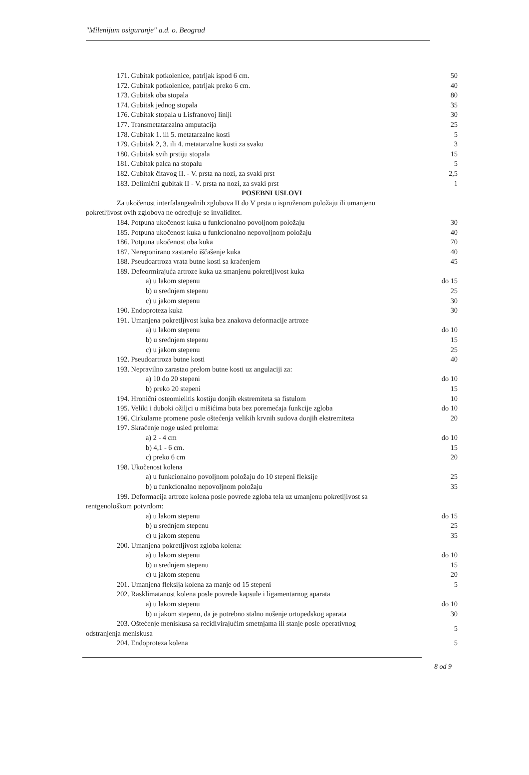"Milenijum osiguranje" a.d. o. Beograd
| 171. Gubitak potkolenice, patrljak ispod 6 cm. | 50 |
| 172. Gubitak potkolenice, patrljak preko 6 cm. | 40 |
| 173. Gubitak oba stopala | 80 |
| 174. Gubitak jednog stopala | 35 |
| 176. Gubitak stopala u Lisfranovoj liniji | 30 |
| 177. Transmetatarzalna amputacija | 25 |
| 178. Gubitak 1. ili 5. metatarzalne kosti | 5 |
| 179. Gubitak 2, 3. ili 4. metatarzalne kosti za svaku | 3 |
| 180. Gubitak svih prstiju stopala | 15 |
| 181. Gubitak palca na stopalu | 5 |
| 182. Gubitak čitavog II. - V. prsta na nozi, za svaki prst | 2,5 |
| 183. Delimični gubitak II - V. prsta na nozi, za svaki prst | 1 |
| POSEBNI USLOVI | |
| Za ukočenost interfalangealnih zglobova II do V prsta u ispruženom položaju ili umanjenu pokretljivost ovih zglobova ne odredjuje se invaliditet. | |
| 184. Potpuna ukočenost kuka u funkcionalno povoljnom položaju | 30 |
| 185. Potpuna ukočenost kuka u funkcionalno nepovoljnom položaju | 40 |
| 186. Potpuna ukočenost oba kuka | 70 |
| 187. Nereponirano zastarelo iščašenje kuka | 40 |
| 188. Pseudoartroza vrata butne kosti sa kraćenjem | 45 |
| 189. Defeormirajuća artroze kuka uz smanjenu pokretljivost kuka | |
| a) u lakom stepenu | do 15 |
| b) u srednjem stepenu | 25 |
| c) u jakom stepenu | 30 |
| 190. Endoproteza kuka | 30 |
| 191. Umanjena pokretljivost kuka bez znakova deformacije artroze | |
| a) u lakom stepenu | do 10 |
| b) u srednjem stepenu | 15 |
| c) u jakom stepenu | 25 |
| 192. Pseudoartroza butne kosti | 40 |
| 193. Nepravilno zarastao prelom butne kosti uz angulaciji za: | |
| a) 10 do 20 stepeni | do 10 |
| b) preko 20 stepeni | 15 |
| 194. Hronični osteomielitis kostiju donjih ekstremiteta sa fistulom | 10 |
| 195. Veliki i duboki ožiljci u mišićima buta bez poremećaja funkcije zgloba | do 10 |
| 196. Cirkularne promene posle oštećenja velikih krvnih sudova donjih ekstremiteta | 20 |
| 197. Skraćenje noge usled preloma: | |
| a) 2 - 4 cm | do 10 |
| b) 4,1 - 6 cm. | 15 |
| c) preko 6 cm | 20 |
| 198. Ukočenost kolena | |
| a) u funkcionalno povoljnom položaju do 10 stepeni fleksije | 25 |
| b) u funkcionalno nepovoljnom položaju | 35 |
| 199. Deformacija artroze kolena posle povrede zgloba tela uz umanjenu pokretljivost sa rentgenološkom potvrdom: | |
| a) u lakom stepenu | do 15 |
| b) u srednjem stepenu | 25 |
| c) u jakom stepenu | 35 |
| 200. Umanjena pokretljivost zgloba kolena: | |
| a) u lakom stepenu | do 10 |
| b) u srednjem stepenu | 15 |
| c) u jakom stepenu | 20 |
| 201. Umanjena fleksija kolena za manje od 15 stepeni | 5 |
| 202. Rasklimatanost kolena posle povrede kapsule i ligamentarnog aparata | |
| a) u lakom stepenu | do 10 |
| b) u jakom stepenu, da je potrebno stalno nošenje ortopedskog aparata | 30 |
| 203. Oštećenje meniskusa sa recidivirajućim smetnjama ili stanje posle operativnog odstranjenja meniskusa | 5 |
| 204. Endoproteza kolena | 5 |
8 od 9